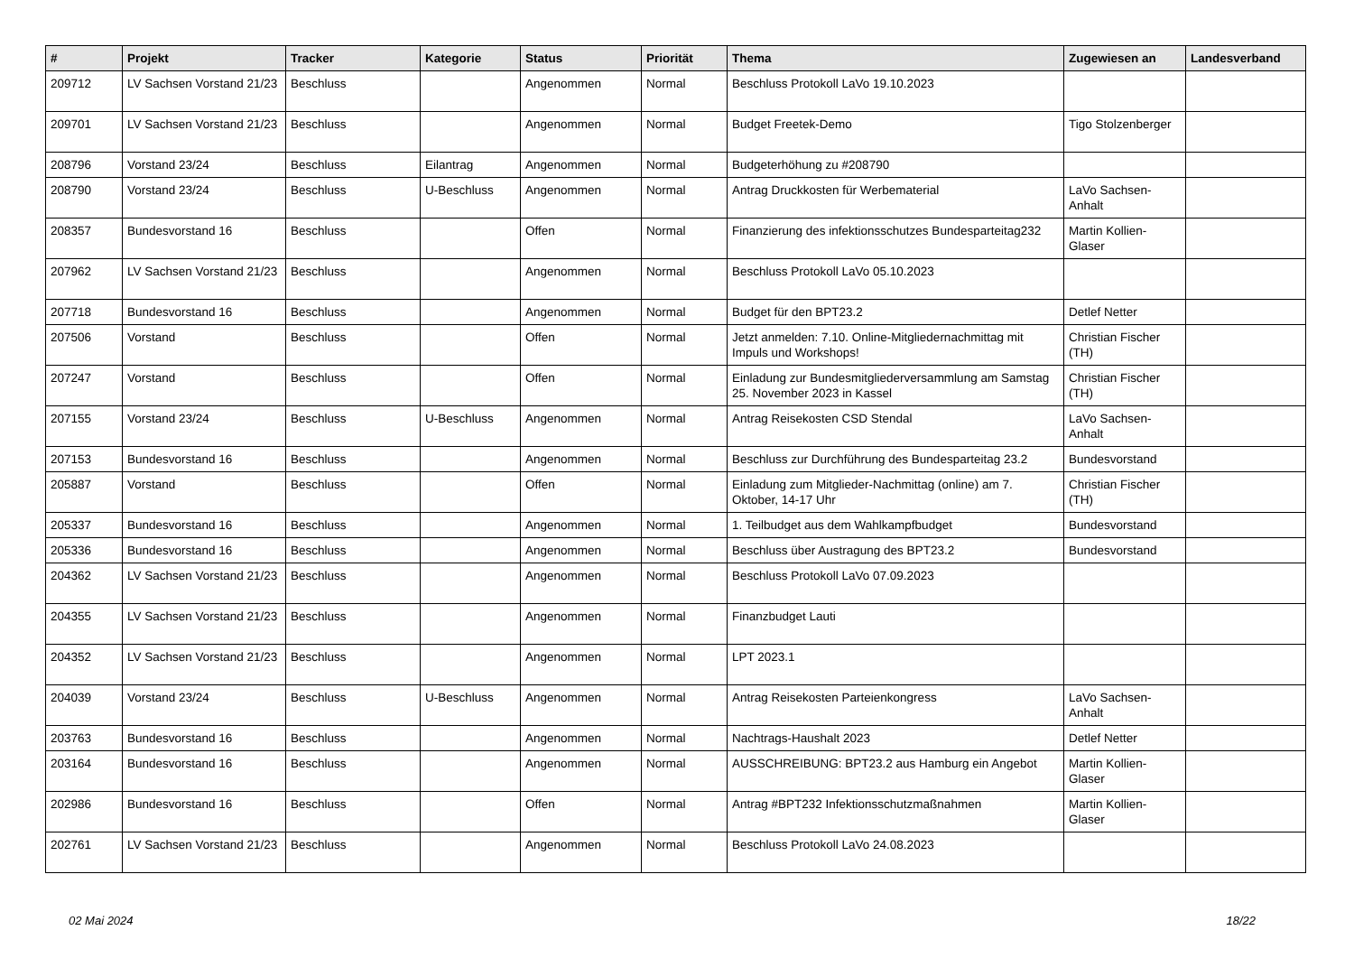| # | Projekt | Tracker | Kategorie | Status | Priorität | Thema | Zugewiesen an | Landesverband |
| --- | --- | --- | --- | --- | --- | --- | --- | --- |
| 209712 | LV Sachsen Vorstand 21/23 | Beschluss | | Angenommen | Normal | Beschluss Protokoll LaVo 19.10.2023 | | |
| 209701 | LV Sachsen Vorstand 21/23 | Beschluss | | Angenommen | Normal | Budget Freetek-Demo | Tigo Stolzenberger | |
| 208796 | Vorstand 23/24 | Beschluss | Eilantrag | Angenommen | Normal | Budgeterhöhung zu #208790 | | |
| 208790 | Vorstand 23/24 | Beschluss | U-Beschluss | Angenommen | Normal | Antrag Druckkosten für Werbematerial | LaVo Sachsen-Anhalt | |
| 208357 | Bundesvorstand 16 | Beschluss | | Offen | Normal | Finanzierung des infektionsschutzes Bundesparteitag232 | Martin Kollien-Glaser | |
| 207962 | LV Sachsen Vorstand 21/23 | Beschluss | | Angenommen | Normal | Beschluss Protokoll LaVo 05.10.2023 | | |
| 207718 | Bundesvorstand 16 | Beschluss | | Angenommen | Normal | Budget für den BPT23.2 | Detlef Netter | |
| 207506 | Vorstand | Beschluss | | Offen | Normal | Jetzt anmelden: 7.10. Online-Mitgliedernachmittag mit Impuls und Workshops! | Christian Fischer (TH) | |
| 207247 | Vorstand | Beschluss | | Offen | Normal | Einladung zur Bundesmitgliederversammlung am Samstag 25. November 2023 in Kassel | Christian Fischer (TH) | |
| 207155 | Vorstand 23/24 | Beschluss | U-Beschluss | Angenommen | Normal | Antrag Reisekosten CSD Stendal | LaVo Sachsen-Anhalt | |
| 207153 | Bundesvorstand 16 | Beschluss | | Angenommen | Normal | Beschluss zur Durchführung des Bundesparteitag 23.2 | Bundesvorstand | |
| 205887 | Vorstand | Beschluss | | Offen | Normal | Einladung zum Mitglieder-Nachmittag (online) am 7. Oktober, 14-17 Uhr | Christian Fischer (TH) | |
| 205337 | Bundesvorstand 16 | Beschluss | | Angenommen | Normal | 1. Teilbudget aus dem Wahlkampfbudget | Bundesvorstand | |
| 205336 | Bundesvorstand 16 | Beschluss | | Angenommen | Normal | Beschluss über Austragung des BPT23.2 | Bundesvorstand | |
| 204362 | LV Sachsen Vorstand 21/23 | Beschluss | | Angenommen | Normal | Beschluss Protokoll LaVo 07.09.2023 | | |
| 204355 | LV Sachsen Vorstand 21/23 | Beschluss | | Angenommen | Normal | Finanzbudget Lauti | | |
| 204352 | LV Sachsen Vorstand 21/23 | Beschluss | | Angenommen | Normal | LPT 2023.1 | | |
| 204039 | Vorstand 23/24 | Beschluss | U-Beschluss | Angenommen | Normal | Antrag Reisekosten Parteienkongress | LaVo Sachsen-Anhalt | |
| 203763 | Bundesvorstand 16 | Beschluss | | Angenommen | Normal | Nachtrags-Haushalt 2023 | Detlef Netter | |
| 203164 | Bundesvorstand 16 | Beschluss | | Angenommen | Normal | AUSSCHREIBUNG: BPT23.2 aus Hamburg ein Angebot | Martin Kollien-Glaser | |
| 202986 | Bundesvorstand 16 | Beschluss | | Offen | Normal | Antrag #BPT232 Infektionsschutzmaßnahmen | Martin Kollien-Glaser | |
| 202761 | LV Sachsen Vorstand 21/23 | Beschluss | | Angenommen | Normal | Beschluss Protokoll LaVo 24.08.2023 | | |
02 Mai 2024 18/22